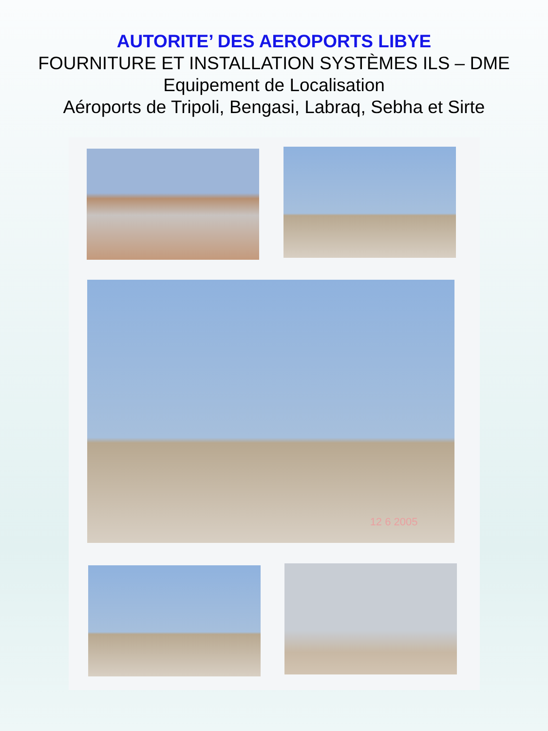AUTORITE’ DES AEROPORTS LIBYE
FOURNITURE ET INSTALLATION SYSTÈMES ILS – DME
Equipement de Localisation
Aéroports de Tripoli, Bengasi, Labraq, Sebha et Sirte
12 6 2005